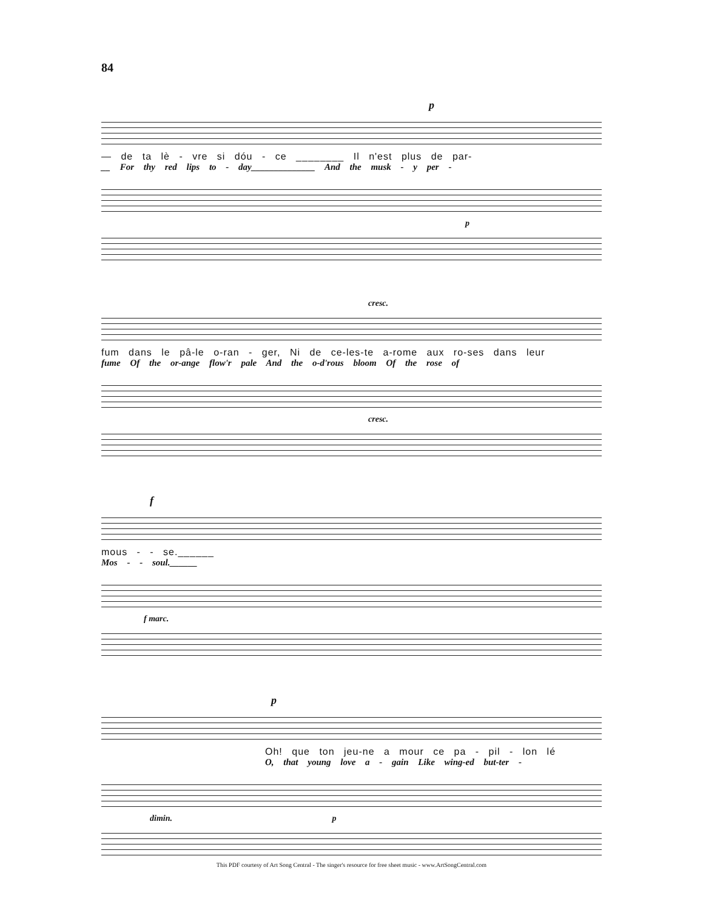84
p
— de ta lè - vre si dóu - ce ________ Il n'est plus de par-
__ For thy red lips to - day______________ And the musk - y per -
p
cresc.
fum dans le pâ-le o-ran - ger, Ni de ce-les-te a-rome aux ro-ses dans leur
fume Of the or-ange flow'r pale And the o-d'rous bloom Of the rose of
cresc.
f
mous - - se.______
Mos - - soul.______
f marc.
p
Oh! que ton jeu-ne a mour ce pa - pil - lon lé
O, that young love a - gain Like wing-ed but-ter -
dimin. p
This PDF courtesy of Art Song Central - The singer's resource for free sheet music - www.ArtSongCentral.com